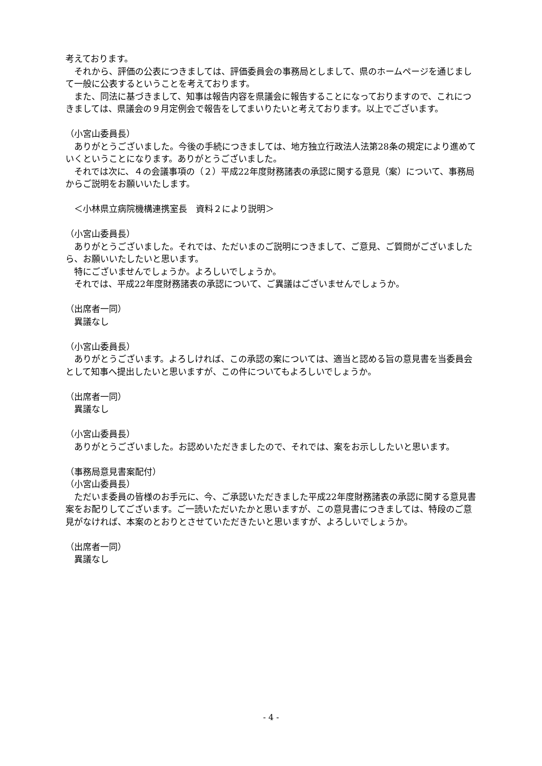考えております。
　それから、評価の公表につきましては、評価委員会の事務局としまして、県のホームページを通じまして一般に公表するということを考えております。
　また、同法に基づきまして、知事は報告内容を県議会に報告することになっておりますので、これにつきましては、県議会の９月定例会で報告をしてまいりたいと考えております。以上でございます。
（小宮山委員長）
　ありがとうございました。今後の手続につきましては、地方独立行政法人法第28条の規定により進めていくということになります。ありがとうございました。
　それでは次に、４の会議事項の（２）平成22年度財務諸表の承認に関する意見（案）について、事務局からご説明をお願いいたします。
　＜小林県立病院機構連携室長　資料２により説明＞
（小宮山委員長）
　ありがとうございました。それでは、ただいまのご説明につきまして、ご意見、ご質問がございましたら、お願いいたしたいと思います。
　特にございませんでしょうか。よろしいでしょうか。
　それでは、平成22年度財務諸表の承認について、ご異議はございませんでしょうか。
（出席者一同）
　異議なし
（小宮山委員長）
　ありがとうございます。よろしければ、この承認の案については、適当と認める旨の意見書を当委員会として知事へ提出したいと思いますが、この件についてもよろしいでしょうか。
（出席者一同）
　異議なし
（小宮山委員長）
　ありがとうございました。お認めいただきましたので、それでは、案をお示ししたいと思います。
（事務局意見書案配付）
（小宮山委員長）
　ただいま委員の皆様のお手元に、今、ご承認いただきました平成22年度財務諸表の承認に関する意見書案をお配りしてございます。ご一読いただいたかと思いますが、この意見書につきましては、特段のご意見がなければ、本案のとおりとさせていただきたいと思いますが、よろしいでしょうか。
（出席者一同）
　異議なし
- 4 -